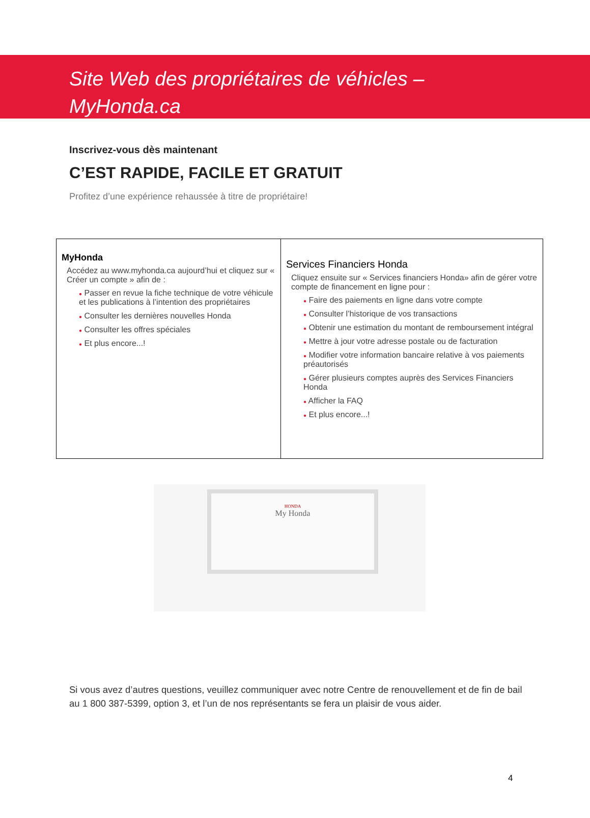Site Web des propriétaires de véhicles –
MyHonda.ca
Inscrivez-vous dès maintenant
C’EST RAPIDE, FACILE ET GRATUIT
Profitez d’une expérience rehaussée à titre de propriétaire!
| MyHonda Accédez au www.myhonda.ca aujourd’hui et cliquez sur « Créer un compte » afin de : ● Passer en revue la fiche technique de votre véhicule et les publications à l’intention des propriétaires ● Consulter les dernières nouvelles Honda ● Consulter les offres spéciales ● Et plus encore...! | Services Financiers Honda Cliquez ensuite sur « Services financiers Honda» afin de gérer votre compte de financement en ligne pour : ● Faire des paiements en ligne dans votre compte ● Consulter l’historique de vos transactions ● Obtenir une estimation du montant de remboursement intégral ● Mettre à jour votre adresse postale ou de facturation ● Modifier votre information bancaire relative à vos paiements préautorisés ● Gérer plusieurs comptes auprès des Services Financiers Honda ● Afficher la FAQ ● Et plus encore...! |
HONDA
My Honda
Si vous avez d’autres questions, veuillez communiquer avec notre Centre de renouvellement et de fin de bail au 1 800 387-5399, option 3, et l’un de nos représentants se fera un plaisir de vous aider.
4